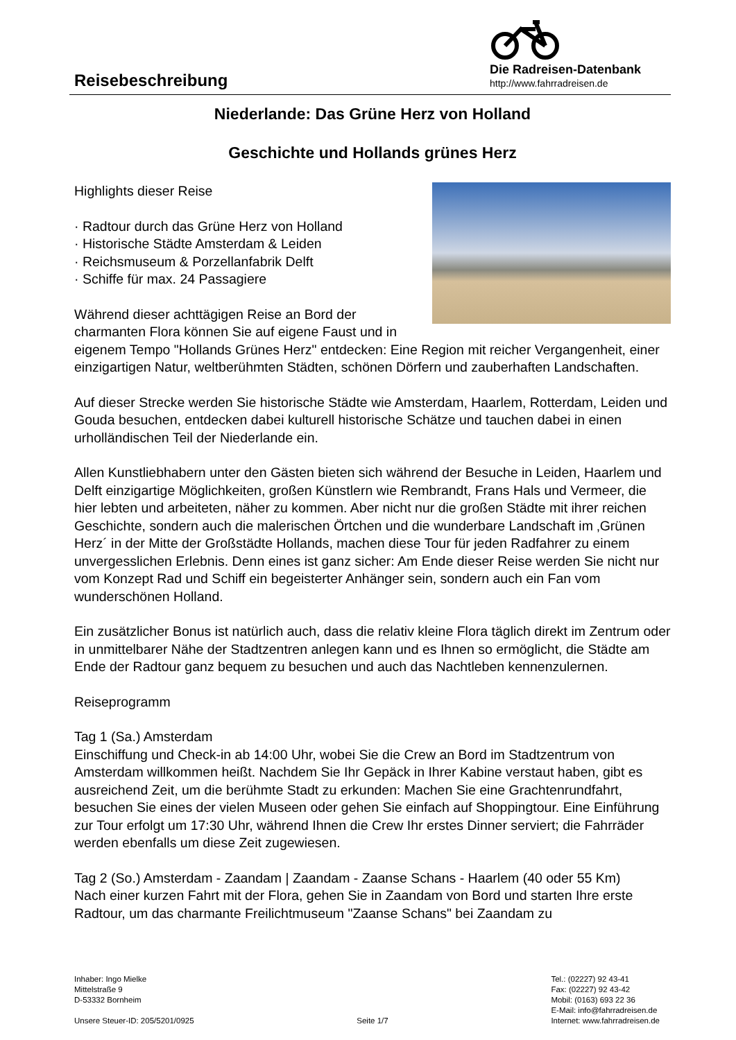Reisebeschreibung
Die Radreisen-Datenbank
http://www.fahrradreisen.de
Niederlande: Das Grüne Herz von Holland
Geschichte und Hollands grünes Herz
Highlights dieser Reise
· Radtour durch das Grüne Herz von Holland
· Historische Städte Amsterdam & Leiden
· Reichsmuseum & Porzellanfabrik Delft
· Schiffe für max. 24 Passagiere
Während dieser achttägigen Reise an Bord der charmanten Flora können Sie auf eigene Faust und in eigenem Tempo "Hollands Grünes Herz" entdecken: Eine Region mit reicher Vergangenheit, einer einzigartigen Natur, weltberühmten Städten, schönen Dörfern und zauberhaften Landschaften.
Auf dieser Strecke werden Sie historische Städte wie Amsterdam, Haarlem, Rotterdam, Leiden und Gouda besuchen, entdecken dabei kulturell historische Schätze und tauchen dabei in einen urholländischen Teil der Niederlande ein.
Allen Kunstliebhabern unter den Gästen bieten sich während der Besuche in Leiden, Haarlem und Delft einzigartige Möglichkeiten, großen Künstlern wie Rembrandt, Frans Hals und Vermeer, die hier lebten und arbeiteten, näher zu kommen. Aber nicht nur die großen Städte mit ihrer reichen Geschichte, sondern auch die malerischen Örtchen und die wunderbare Landschaft im ‚Grünen Herz´ in der Mitte der Großstädte Hollands, machen diese Tour für jeden Radfahrer zu einem unvergesslichen Erlebnis. Denn eines ist ganz sicher: Am Ende dieser Reise werden Sie nicht nur vom Konzept Rad und Schiff ein begeisterter Anhänger sein, sondern auch ein Fan vom wunderschönen Holland.
Ein zusätzlicher Bonus ist natürlich auch, dass die relativ kleine Flora täglich direkt im Zentrum oder in unmittelbarer Nähe der Stadtzentren anlegen kann und es Ihnen so ermöglicht, die Städte am Ende der Radtour ganz bequem zu besuchen und auch das Nachtleben kennenzulernen.
Reiseprogramm
Tag 1 (Sa.) Amsterdam
Einschiffung und Check-in ab 14:00 Uhr, wobei Sie die Crew an Bord im Stadtzentrum von Amsterdam willkommen heißt. Nachdem Sie Ihr Gepäck in Ihrer Kabine verstaut haben, gibt es ausreichend Zeit, um die berühmte Stadt zu erkunden: Machen Sie eine Grachtenrundfahrt, besuchen Sie eines der vielen Museen oder gehen Sie einfach auf Shoppingtour. Eine Einführung zur Tour erfolgt um 17:30 Uhr, während Ihnen die Crew Ihr erstes Dinner serviert; die Fahrräder werden ebenfalls um diese Zeit zugewiesen.
Tag 2 (So.) Amsterdam - Zaandam | Zaandam - Zaanse Schans - Haarlem (40 oder 55 Km)
Nach einer kurzen Fahrt mit der Flora, gehen Sie in Zaandam von Bord und starten Ihre erste Radtour, um das charmante Freilichtmuseum "Zaanse Schans" bei Zaandam zu
Inhaber: Ingo Mielke
Mittelstraße 9
D-53332 Bornheim
Unsere Steuer-ID: 205/5201/0925
Seite 1/7 Tel.: (02227) 92 43-41
Fax: (02227) 92 43-42
Mobil: (0163) 693 22 36
E-Mail: info@fahrradreisen.de
Internet: www.fahrradreisen.de